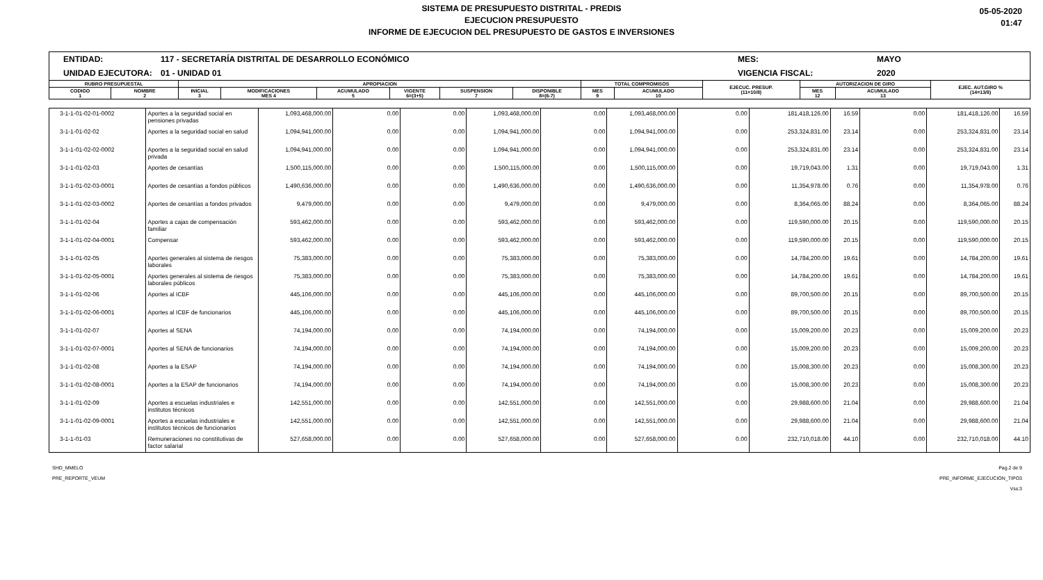SISTEMA DE PRESUPUESTO DISTRITAL - PREDIS
EJECUCION PRESUPUESTO
INFORME DE EJECUCION DEL PRESUPUESTO DE GASTOS E INVERSIONES
05-05-2020
01:47
ENTIDAD: 117 - SECRETARÍA DISTRITAL DE DESARROLLO ECONÓMICO MES: MAYO UNIDAD EJECUTORA: 01 - UNIDAD 01 VIGENCIA FISCAL: 2020
| RUBRO PRESUPUESTAL | | APROPIACION | | | | | | TOTAL COMPROMISOS | | EJECUC. PRESUP. (11=10/8) | AUTORIZACION DE GIRO | | EJEC. AUT.GIRO % (14=13/8) |
| --- | --- | --- | --- | --- | --- | --- | --- | --- | --- | --- | --- | --- | --- |
| CODIGO 1 | NOMBRE 2 | INICIAL 3 | MODIFICACIONES MES 4 | ACUMULADO 5 | VIGENTE 6=(3+5) | SUSPENSION 7 | DISPONIBLE 8=(6-7) | MES 9 | ACUMULADO 10 | | MES 12 | ACUMULADO 13 | |
| 3-1-1-01-02-01-0002 | Aportes a la seguridad social en pensiones privadas | 1,093,468,000.00 | 0.00 | 0.00 | 1,093,468,000.00 | 0.00 | 1,093,468,000.00 | 0.00 | 181,418,126.00 | 16.59 | 0.00 | 181,418,126.00 | 16.59 |
| 3-1-1-01-02-02 | Aportes a la seguridad social en salud | 1,094,941,000.00 | 0.00 | 0.00 | 1,094,941,000.00 | 0.00 | 1,094,941,000.00 | 0.00 | 253,324,831.00 | 23.14 | 0.00 | 253,324,831.00 | 23.14 |
| 3-1-1-01-02-02-0002 | Aportes a la seguridad social en salud privada | 1,094,941,000.00 | 0.00 | 0.00 | 1,094,941,000.00 | 0.00 | 1,094,941,000.00 | 0.00 | 253,324,831.00 | 23.14 | 0.00 | 253,324,831.00 | 23.14 |
| 3-1-1-01-02-03 | Aportes de cesantías | 1,500,115,000.00 | 0.00 | 0.00 | 1,500,115,000.00 | 0.00 | 1,500,115,000.00 | 0.00 | 19,719,043.00 | 1.31 | 0.00 | 19,719,043.00 | 1.31 |
| 3-1-1-01-02-03-0001 | Aportes de cesantías a fondos públicos | 1,490,636,000.00 | 0.00 | 0.00 | 1,490,636,000.00 | 0.00 | 1,490,636,000.00 | 0.00 | 11,354,978.00 | 0.76 | 0.00 | 11,354,978.00 | 0.76 |
| 3-1-1-01-02-03-0002 | Aportes de cesantías a fondos privados | 9,479,000.00 | 0.00 | 0.00 | 9,479,000.00 | 0.00 | 9,479,000.00 | 0.00 | 8,364,065.00 | 88.24 | 0.00 | 8,364,065.00 | 88.24 |
| 3-1-1-01-02-04 | Aportes a cajas de compensación familiar | 593,462,000.00 | 0.00 | 0.00 | 593,462,000.00 | 0.00 | 593,462,000.00 | 0.00 | 119,590,000.00 | 20.15 | 0.00 | 119,590,000.00 | 20.15 |
| 3-1-1-01-02-04-0001 | Compensar | 593,462,000.00 | 0.00 | 0.00 | 593,462,000.00 | 0.00 | 593,462,000.00 | 0.00 | 119,590,000.00 | 20.15 | 0.00 | 119,590,000.00 | 20.15 |
| 3-1-1-01-02-05 | Aportes generales al sistema de riesgos laborales | 75,383,000.00 | 0.00 | 0.00 | 75,383,000.00 | 0.00 | 75,383,000.00 | 0.00 | 14,784,200.00 | 19.61 | 0.00 | 14,784,200.00 | 19.61 |
| 3-1-1-01-02-05-0001 | Aportes generales al sistema de riesgos laborales públicos | 75,383,000.00 | 0.00 | 0.00 | 75,383,000.00 | 0.00 | 75,383,000.00 | 0.00 | 14,784,200.00 | 19.61 | 0.00 | 14,784,200.00 | 19.61 |
| 3-1-1-01-02-06 | Aportes al ICBF | 445,106,000.00 | 0.00 | 0.00 | 445,106,000.00 | 0.00 | 445,106,000.00 | 0.00 | 89,700,500.00 | 20.15 | 0.00 | 89,700,500.00 | 20.15 |
| 3-1-1-01-02-06-0001 | Aportes al ICBF de funcionarios | 445,106,000.00 | 0.00 | 0.00 | 445,106,000.00 | 0.00 | 445,106,000.00 | 0.00 | 89,700,500.00 | 20.15 | 0.00 | 89,700,500.00 | 20.15 |
| 3-1-1-01-02-07 | Aportes al SENA | 74,194,000.00 | 0.00 | 0.00 | 74,194,000.00 | 0.00 | 74,194,000.00 | 0.00 | 15,009,200.00 | 20.23 | 0.00 | 15,009,200.00 | 20.23 |
| 3-1-1-01-02-07-0001 | Aportes al SENA de funcionarios | 74,194,000.00 | 0.00 | 0.00 | 74,194,000.00 | 0.00 | 74,194,000.00 | 0.00 | 15,009,200.00 | 20.23 | 0.00 | 15,009,200.00 | 20.23 |
| 3-1-1-01-02-08 | Aportes a la ESAP | 74,194,000.00 | 0.00 | 0.00 | 74,194,000.00 | 0.00 | 74,194,000.00 | 0.00 | 15,008,300.00 | 20.23 | 0.00 | 15,008,300.00 | 20.23 |
| 3-1-1-01-02-08-0001 | Aportes a la ESAP de funcionarios | 74,194,000.00 | 0.00 | 0.00 | 74,194,000.00 | 0.00 | 74,194,000.00 | 0.00 | 15,008,300.00 | 20.23 | 0.00 | 15,008,300.00 | 20.23 |
| 3-1-1-01-02-09 | Aportes a escuelas industriales e institutos técnicos | 142,551,000.00 | 0.00 | 0.00 | 142,551,000.00 | 0.00 | 142,551,000.00 | 0.00 | 29,988,600.00 | 21.04 | 0.00 | 29,988,600.00 | 21.04 |
| 3-1-1-01-02-09-0001 | Aportes a escuelas industriales e institutos técnicos de funcionarios | 142,551,000.00 | 0.00 | 0.00 | 142,551,000.00 | 0.00 | 142,551,000.00 | 0.00 | 29,988,600.00 | 21.04 | 0.00 | 29,988,600.00 | 21.04 |
| 3-1-1-01-03 | Remuneraciones no constitutivas de factor salarial | 527,658,000.00 | 0.00 | 0.00 | 527,658,000.00 | 0.00 | 527,658,000.00 | 0.00 | 232,710,018.00 | 44.10 | 0.00 | 232,710,018.00 | 44.10 |
SHD_MMELO
PRE_REPORTE_VEUM
Pag.2 de 9
PRE_INFORME_EJECUCION_TIPO3
Vss:3